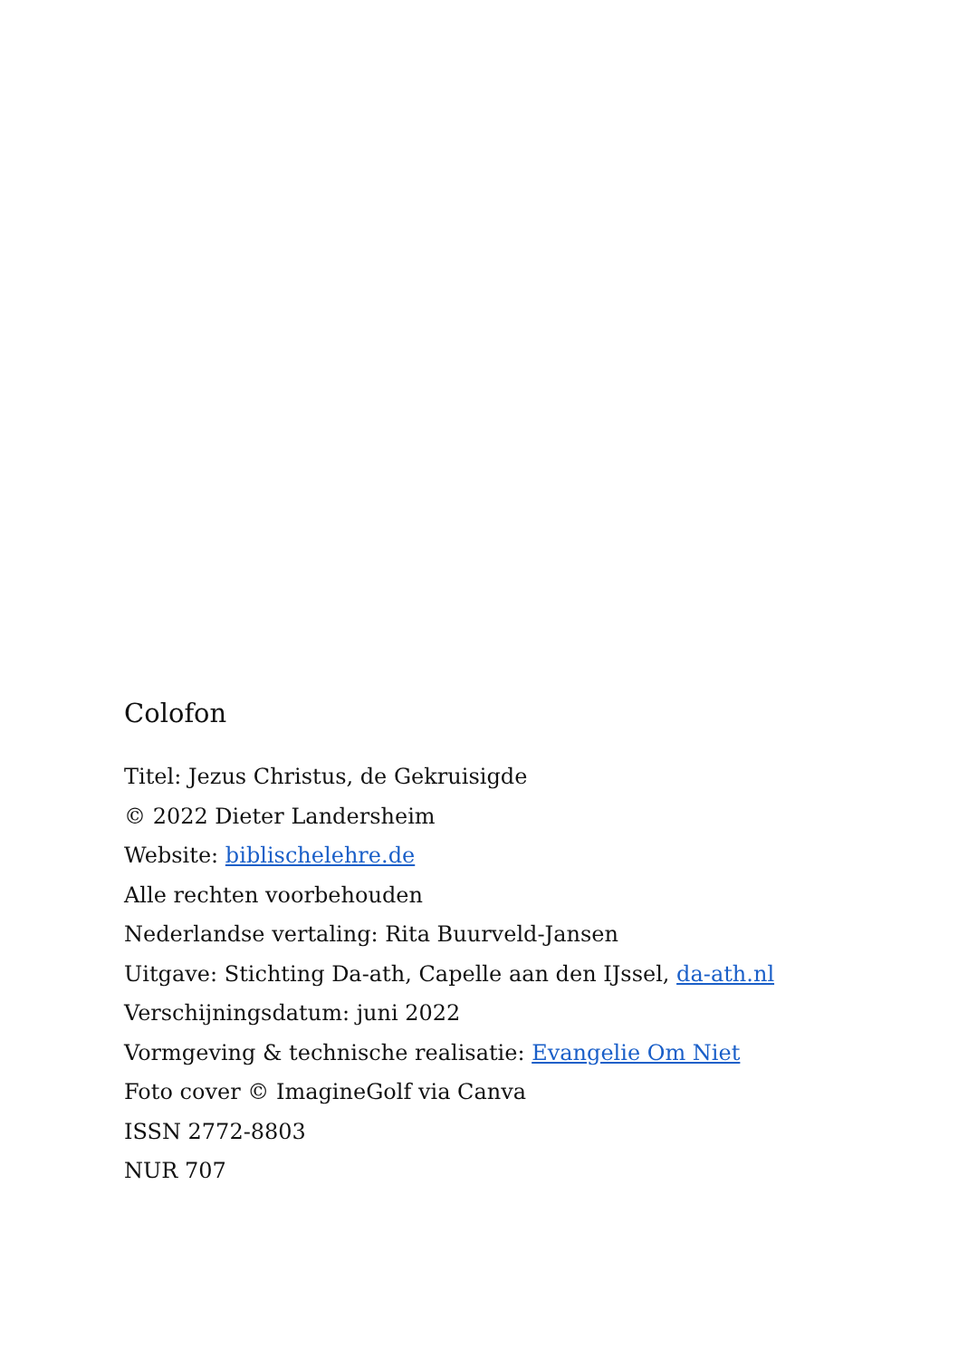Colofon
Titel: Jezus Christus, de Gekruisigde
© 2022 Dieter Landersheim
Website: biblischelehre.de
Alle rechten voorbehouden
Nederlandse vertaling: Rita Buurveld-Jansen
Uitgave: Stichting Da-ath, Capelle aan den IJssel, da-ath.nl
Verschijningsdatum: juni 2022
Vormgeving & technische realisatie: Evangelie Om Niet
Foto cover © ImagineGolf via Canva
ISSN 2772-8803
NUR 707